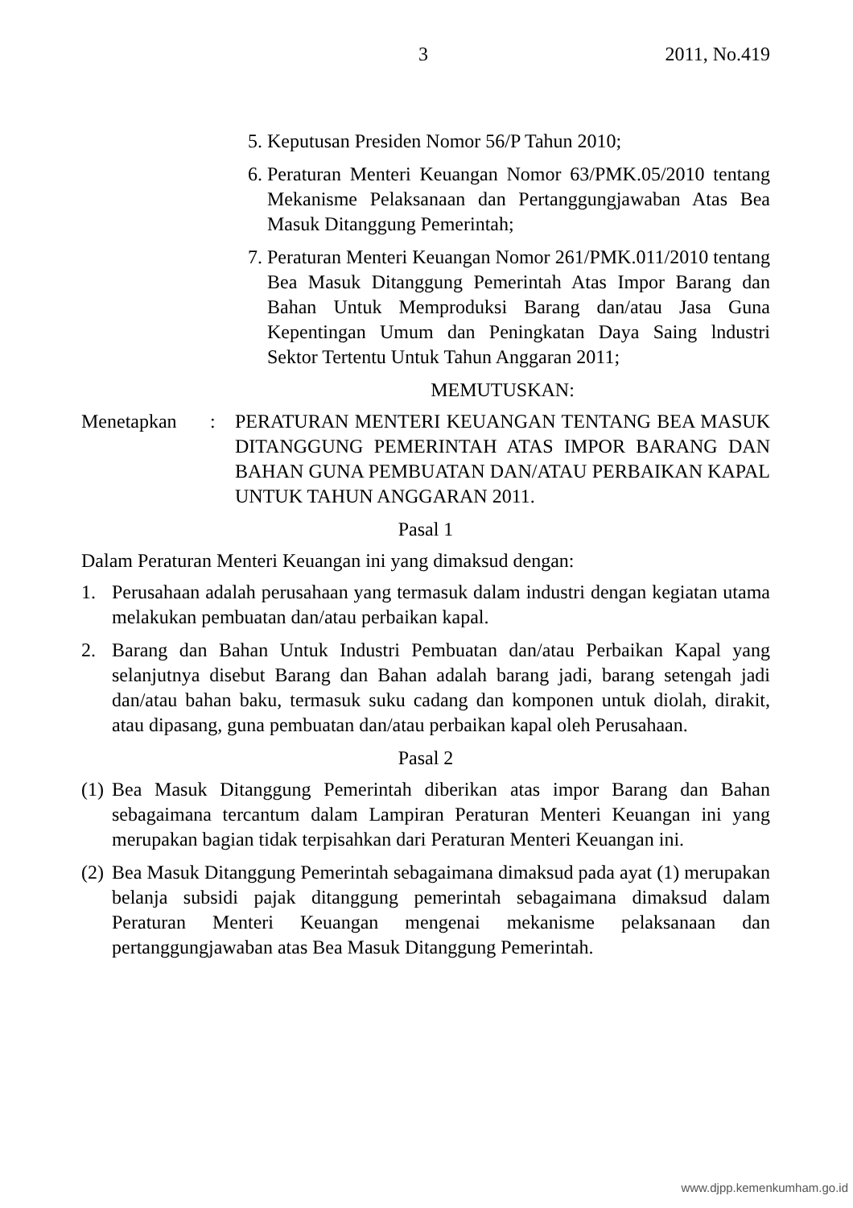3 2011, No.419
5. Keputusan Presiden Nomor 56/P Tahun 2010;
6. Peraturan Menteri Keuangan Nomor 63/PMK.05/2010 tentang Mekanisme Pelaksanaan dan Pertanggungjawaban Atas Bea Masuk Ditanggung Pemerintah;
7. Peraturan Menteri Keuangan Nomor 261/PMK.011/2010 tentang Bea Masuk Ditanggung Pemerintah Atas Impor Barang dan Bahan Untuk Memproduksi Barang dan/atau Jasa Guna Kepentingan Umum dan Peningkatan Daya Saing lndustri Sektor Tertentu Untuk Tahun Anggaran 2011;
MEMUTUSKAN:
Menetapkan: PERATURAN MENTERI KEUANGAN TENTANG BEA MASUK DITANGGUNG PEMERINTAH ATAS IMPOR BARANG DAN BAHAN GUNA PEMBUATAN DAN/ATAU PERBAIKAN KAPAL UNTUK TAHUN ANGGARAN 2011.
Pasal 1
Dalam Peraturan Menteri Keuangan ini yang dimaksud dengan:
1. Perusahaan adalah perusahaan yang termasuk dalam industri dengan kegiatan utama melakukan pembuatan dan/atau perbaikan kapal.
2. Barang dan Bahan Untuk Industri Pembuatan dan/atau Perbaikan Kapal yang selanjutnya disebut Barang dan Bahan adalah barang jadi, barang setengah jadi dan/atau bahan baku, termasuk suku cadang dan komponen untuk diolah, dirakit, atau dipasang, guna pembuatan dan/atau perbaikan kapal oleh Perusahaan.
Pasal 2
(1) Bea Masuk Ditanggung Pemerintah diberikan atas impor Barang dan Bahan sebagaimana tercantum dalam Lampiran Peraturan Menteri Keuangan ini yang merupakan bagian tidak terpisahkan dari Peraturan Menteri Keuangan ini.
(2) Bea Masuk Ditanggung Pemerintah sebagaimana dimaksud pada ayat (1) merupakan belanja subsidi pajak ditanggung pemerintah sebagaimana dimaksud dalam Peraturan Menteri Keuangan mengenai mekanisme pelaksanaan dan pertanggungjawaban atas Bea Masuk Ditanggung Pemerintah.
www.djpp.kemenkumham.go.id